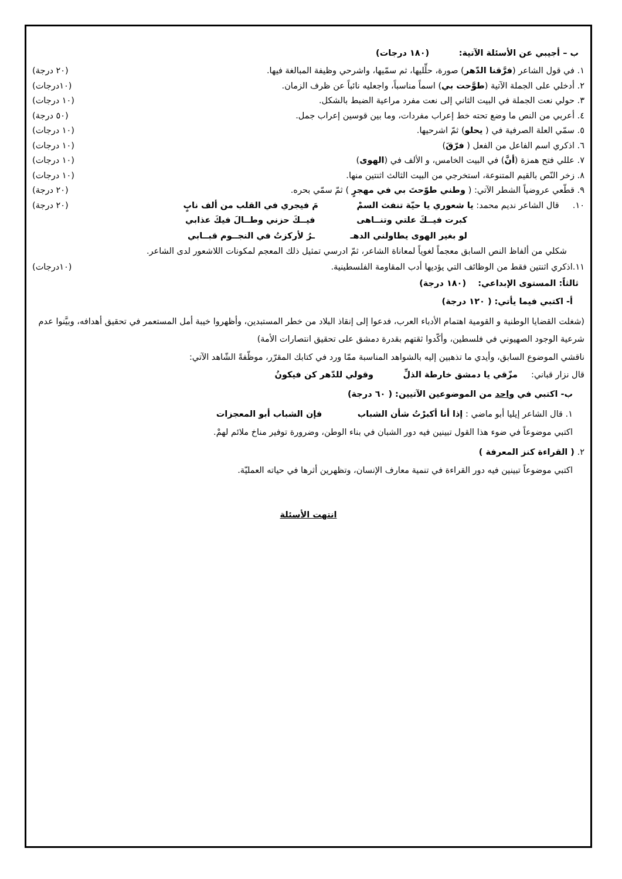ب – أجيبي عن الأسئلة الآتية: (١٨٠ درجات)
١. في قول الشاعر (فرَّقنا الدّهر) صورة، حلِّليها، ثم سمّيها، واشرحي وظيفة المبالغة فيها. (٢٠ درجة)
٢. أدخلي على الجملة الآتية (طوَّحت بي) اسماً مناسباً، واجعليه نائباً عن ظرف الزمان. (١٠درجات)
٣. حولي نعت الجملة في البيت الثاني إلى نعت مفرد مراعية الضبط بالشكل. (١٠ درجات)
٤. أعربي من النص ما وضع تحته خط إعراب مفردات، وما بين قوسين إعراب جمل. (٥٠ درجة)
٥. سمّي العلة الصرفية في ( يحلو) ثمّ اشرحيها. (١٠ درجات)
٦. اذكري اسم الفاعل من الفعل ( فرّقَ) (١٠ درجات)
٧. عللي فتح همزة (أنَّ) في البيت الخامس، و الألف في (الهوى) (١٠ درجات)
٨. زخر النّص بالقيم المتنوعة، استخرجي من البيت الثالث اثنتين منها. (١٠ درجات)
٩. قطّعي عروضياً الشطر الآتي: ( وطني طوّحتَ بي في مهجرٍ ) ثمّ سمّي بحره. (٢٠ درجة)
١٠. قال الشاعر نديم محمد: يا شعوري يا حيّة تنفث السمْ مَ فيجري في القلب من ألف نابٍ (٢٠ درجة)
كبرت فيــكَ علتي وتنــاهى فيــكَ حزني وطــالَ فيكَ عذابي
لو بغير الهوى يطاولني الدهـ ـرُ لأركزتُ في النجــوم قبــابي
شكلي من ألفاظ النص السابق معجماً لغوياً لمعاناة الشاعر، ثمّ ادرسي تمثيل ذلك المعجم لمكونات اللاشعور لدى الشاعر.
١١.اذكري اثنتين فقط من الوظائف التي يؤديها أدب المقاومة الفلسطينية. (١٠درجات)
ثالثاً: المستوى الإبداعي: (١٨٠ درجة)
أ- اكتبي فيما يأتي: ( ١٢٠ درجة)
(شغلت القضايا الوطنية و القومية اهتمام الأدباء العرب، فدعوا إلى إنقاذ البلاد من خطر المستبدين، وأظهروا خيبة أمل المستعمر في تحقيق أهدافه، وبيَّنوا عدم شرعية الوجود الصهيوني في فلسطين، وأكّدوا ثقتهم بقدرة دمشق على تحقيق انتصارات الأمة)
ناقشي الموضوع السابق، وأيدي ما تذهبين إليه بالشواهد المناسبة ممّا ورد في كتابك المقرّر، موظّفةً الشّاهد الآتي:
قال نزار قباني: مزّقي يا دمشق خارطة الذلِّ وقولي للدّهر كن فيكونُ
ب- اكتبي في واحد من الموضوعين الآتيين: ( ٦٠ درجة)
١. قال الشاعر إيليا أبو ماضي : إذا أنا أكبرْتُ شأن الشباب فإن الشباب أبو المعجزات
اكتبي موضوعاً في ضوء هذا القول تبينين فيه دور الشبان في بناء الوطن، وضرورة توفير مناخ ملائم لهمْ.
٢. ( القراءة كنز المعرفة )
اكتبي موضوعاً تبينين فيه دور القراءة في تنمية معارف الإنسان، وتظهرين أثرها في حياته العمليّة.
انتهت الأسئلة